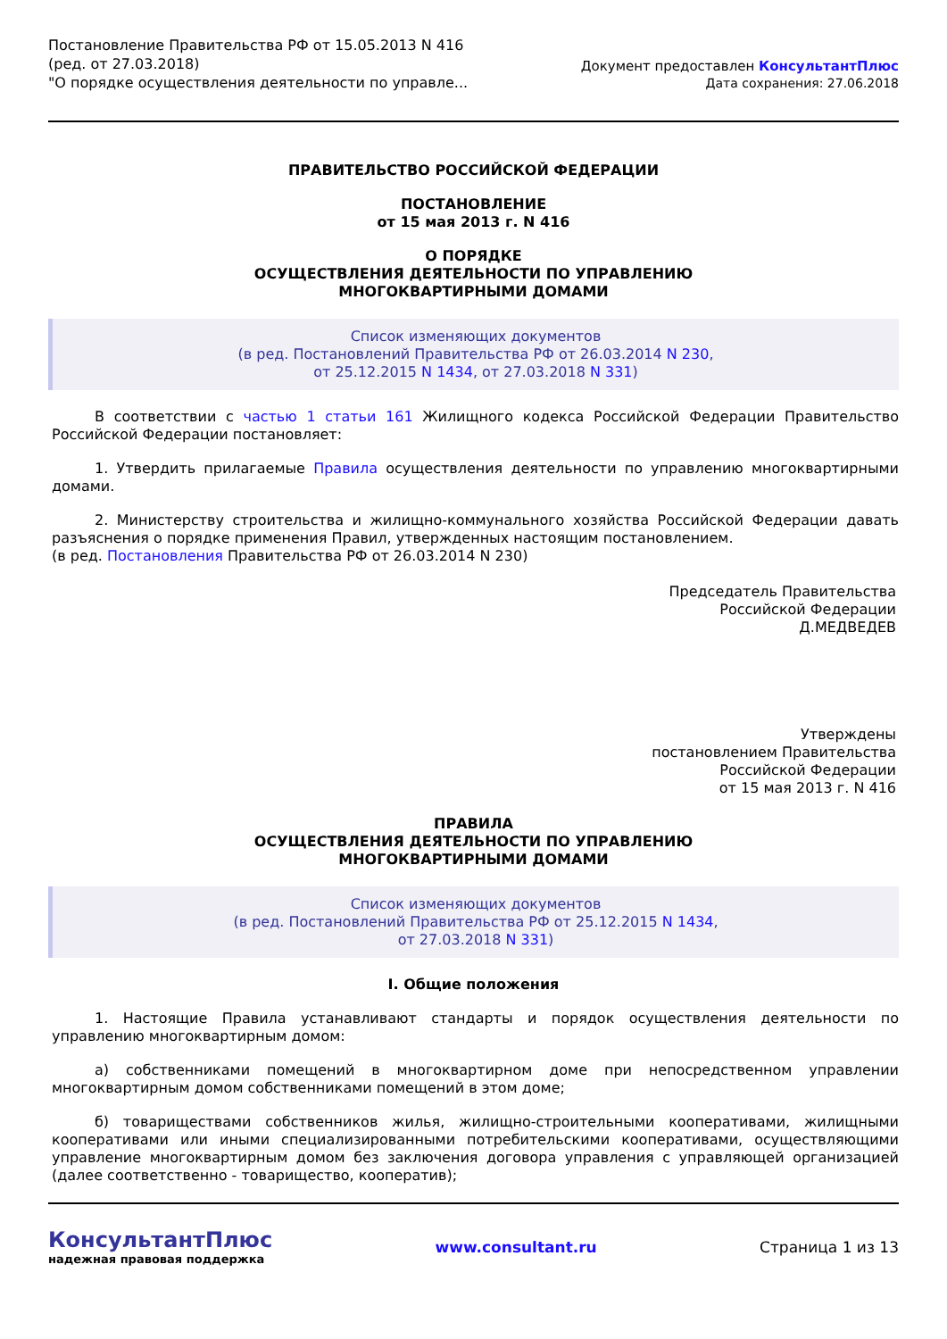Постановление Правительства РФ от 15.05.2013 N 416
(ред. от 27.03.2018)
"О порядке осуществления деятельности по управле...
Документ предоставлен КонсультантПлюс
Дата сохранения: 27.06.2018
ПРАВИТЕЛЬСТВО РОССИЙСКОЙ ФЕДЕРАЦИИ
ПОСТАНОВЛЕНИЕ
от 15 мая 2013 г. N 416
О ПОРЯДКЕ
ОСУЩЕСТВЛЕНИЯ ДЕЯТЕЛЬНОСТИ ПО УПРАВЛЕНИЮ
МНОГОКВАРТИРНЫМИ ДОМАМИ
Список изменяющих документов
(в ред. Постановлений Правительства РФ от 26.03.2014 N 230,
от 25.12.2015 N 1434, от 27.03.2018 N 331)
В соответствии с частью 1 статьи 161 Жилищного кодекса Российской Федерации Правительство Российской Федерации постановляет:
1. Утвердить прилагаемые Правила осуществления деятельности по управлению многоквартирными домами.
2. Министерству строительства и жилищно-коммунального хозяйства Российской Федерации давать разъяснения о порядке применения Правил, утвержденных настоящим постановлением.
(в ред. Постановления Правительства РФ от 26.03.2014 N 230)
Председатель Правительства
Российской Федерации
Д.МЕДВЕДЕВ
Утверждены
постановлением Правительства
Российской Федерации
от 15 мая 2013 г. N 416
ПРАВИЛА
ОСУЩЕСТВЛЕНИЯ ДЕЯТЕЛЬНОСТИ ПО УПРАВЛЕНИЮ
МНОГОКВАРТИРНЫМИ ДОМАМИ
Список изменяющих документов
(в ред. Постановлений Правительства РФ от 25.12.2015 N 1434,
от 27.03.2018 N 331)
I. Общие положения
1. Настоящие Правила устанавливают стандарты и порядок осуществления деятельности по управлению многоквартирным домом:
а) собственниками помещений в многоквартирном доме при непосредственном управлении многоквартирным домом собственниками помещений в этом доме;
б) товариществами собственников жилья, жилищно-строительными кооперативами, жилищными кооперативами или иными специализированными потребительскими кооперативами, осуществляющими управление многоквартирным домом без заключения договора управления с управляющей организацией (далее соответственно - товарищество, кооператив);
КонсультантПлюс
надежная правовая поддержка
www.consultant.ru Страница 1 из 13